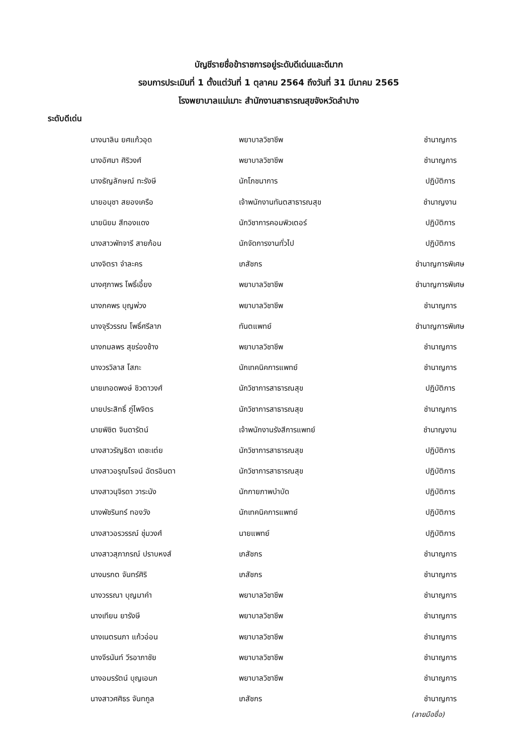บัญชีรายชื่อข้าราชการอยู่ระดับดีเด่นและดีมาก
รอบการประเมินที่ 1 ตั้งแต่วันที่ 1 ตุลาคม 2564 ถึงวันที่ 31 มีนาคม 2565
โรงพยาบาลแม่เมาะ สำนักงานสาธารณสุขจังหวัดลำปาง
ระดับดีเด่น
| นางนาลิน ยศแก้วอุด | พยาบาลวิชาชีพ | ชำนาญการ |
| นางอัศมา ศิริวงศ์ | พยาบาลวิชาชีพ | ชำนาญการ |
| นางธัญลักษณ์ ทะรังษี | นักโภชนาการ | ปฏิบัติการ |
| นายอนุชา สยองเครือ | เจ้าพนักงานทันตสาธารณสุข | ชำนาญงาน |
| นายนิยม สีทองแดง | นักวิชาการคอมพิวเตอร์ | ปฏิบัติการ |
| นางสาวพัทจารี สายก้อน | นักจัดการงานทั่วไป | ปฏิบัติการ |
| นางจิตรา จำละคร | เภสัชกร | ชำนาญการพิเศษ |
| นางศุภาพร โพธิ์เอี้ยง | พยาบาลวิชาชีพ | ชำนาญการพิเศษ |
| นางภคพร บุญพ่วง | พยาบาลวิชาชีพ | ชำนาญการ |
| นางจุรีวรรณ โพธิ์ศรีลาภ | ทันตแพทย์ | ชำนาญการพิเศษ |
| นางกมลพร สุขร่องช้าง | พยาบาลวิชาชีพ | ชำนาญการ |
| นางวรวิลาส โสภะ | นักเทคนิคการแพทย์ | ชำนาญการ |
| นายเทอดพงษ์ ชิวตาวงศ์ | นักวิชาการสาธารณสุข | ปฏิบัติการ |
| นายประสิทธิ์ ภู่ไพจิตร | นักวิชาการสาธารณสุข | ชำนาญการ |
| นายพิชิต จินดารัตน์ | เจ้าพนักงานรังสีการแพทย์ | ชำนาญงาน |
| นางสาวรัญธิดา เตชะเต่ย | นักวิชาการสาธารณสุข | ปฏิบัติการ |
| นางสาวอรุณโรจน์ ฉัตรอินตา | นักวิชาการสาธารณสุข | ปฏิบัติการ |
| นางสาวนุจิรดา วาระนัง | นักกายภาพบำบัด | ปฏิบัติการ |
| นางพัชรินทร์ ทองวัง | นักเทคนิคการแพทย์ | ปฏิบัติการ |
| นางสาวอรวรรณ์ ชุ่มวงศ์ | นายแพทย์ | ปฏิบัติการ |
| นางสาวสุภาภรณ์ ปราบหงส์ | เภสัชกร | ชำนาญการ |
| นางมรกต จันทร์ศิริ | เภสัชกร | ชำนาญการ |
| นางวรรณา บุญมาคำ | พยาบาลวิชาชีพ | ชำนาญการ |
| นางเทียน ยารังษี | พยาบาลวิชาชีพ | ชำนาญการ |
| นางเนตรนภา แก้วอ่อน | พยาบาลวิชาชีพ | ชำนาญการ |
| นางจีรนันท์ วีรอาภาชัย | พยาบาลวิชาชีพ | ชำนาญการ |
| นางอมรรัตน์ บุญเอนก | พยาบาลวิชาชีพ | ชำนาญการ |
| นางสาวศศิธร จันทกูล | เภสัชกร | ชำนาญการ |
(ลายมือชื่อ)